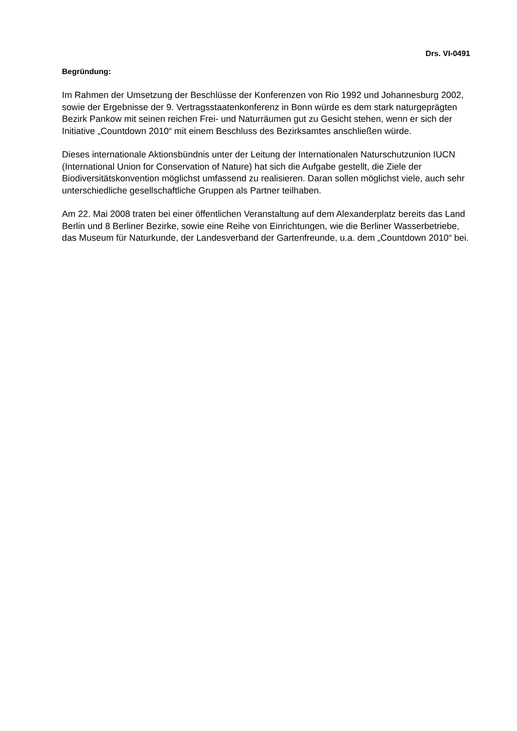Drs. VI-0491
Begründung:
Im Rahmen der Umsetzung der Beschlüsse der Konferenzen von Rio 1992 und Johannesburg 2002, sowie der Ergebnisse der 9. Vertragsstaatenkonferenz in Bonn würde es dem stark naturgeprägten Bezirk Pankow mit seinen reichen Frei- und Naturräumen gut zu Gesicht stehen, wenn er sich der Initiative „Countdown 2010“ mit einem Beschluss des Bezirksamtes anschließen würde.
Dieses internationale Aktionsbündnis unter der Leitung der Internationalen Naturschutzunion IUCN
(International Union for Conservation of Nature) hat sich die Aufgabe gestellt, die Ziele der Biodiversitätskonvention möglichst umfassend zu realisieren. Daran sollen möglichst viele, auch sehr unterschiedliche gesellschaftliche Gruppen als Partner teilhaben.
Am 22. Mai 2008 traten bei einer öffentlichen Veranstaltung auf dem Alexanderplatz bereits das Land Berlin und 8 Berliner Bezirke, sowie eine Reihe von Einrichtungen, wie die Berliner Wasserbetriebe, das Museum für Naturkunde, der Landesverband der Gartenfreunde, u.a. dem „Countdown 2010“ bei.